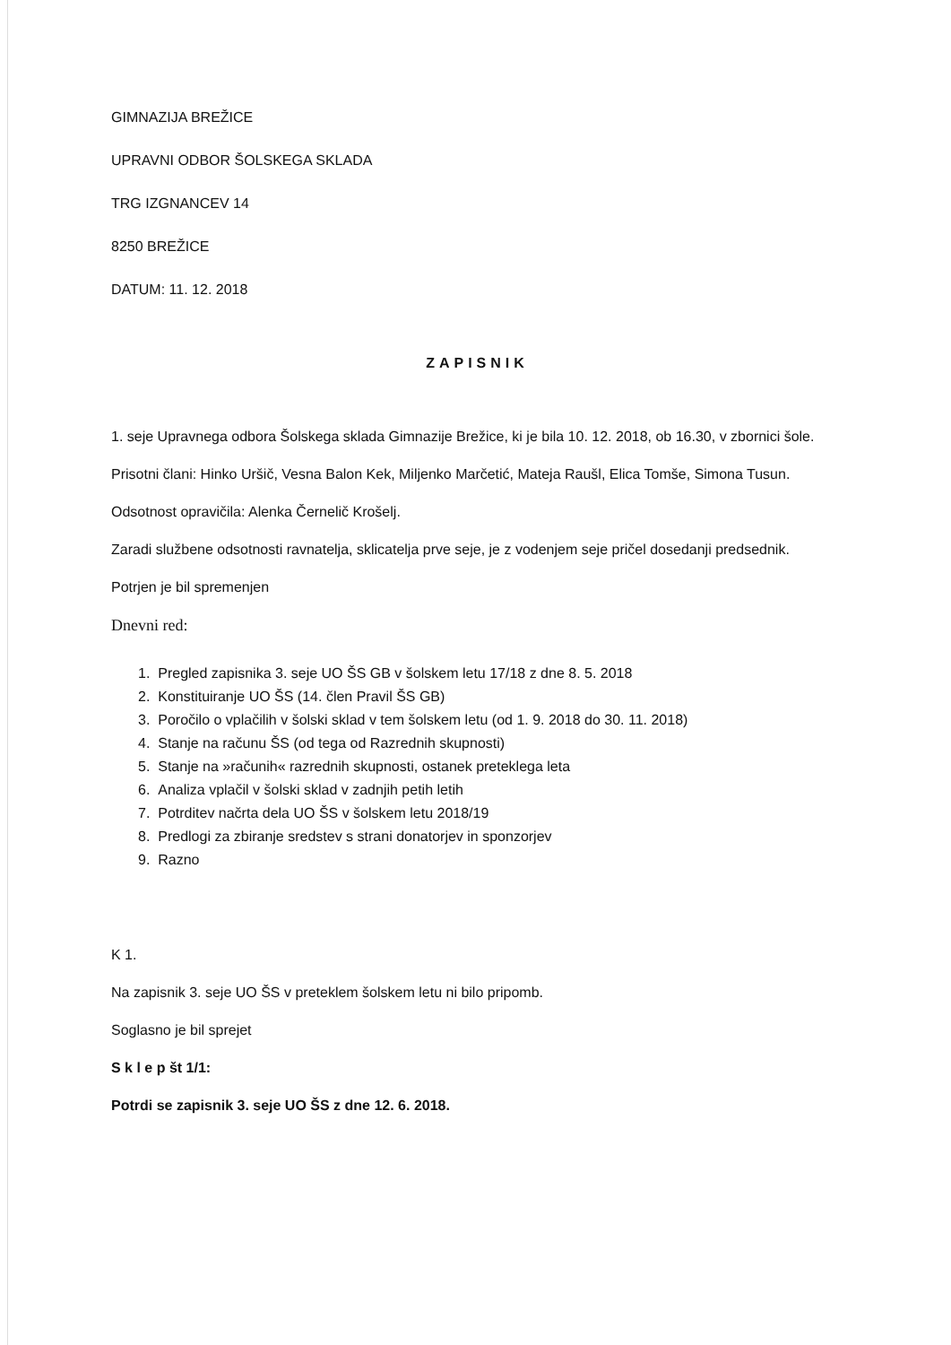GIMNAZIJA BREŽICE
UPRAVNI ODBOR ŠOLSKEGA SKLADA
TRG IZGNANCEV 14
8250 BREŽICE
DATUM: 11. 12. 2018
ZAPISNIK
1. seje Upravnega odbora Šolskega sklada Gimnazije Brežice, ki je bila 10. 12. 2018, ob 16.30, v zbornici šole.
Prisotni člani: Hinko Uršič, Vesna Balon Kek, Miljenko Marčetić, Mateja Raušl, Elica Tomše, Simona Tusun.
Odsotnost opravičila: Alenka Černelič Krošelj.
Zaradi službene odsotnosti ravnatelja, sklicatelja prve seje, je z vodenjem seje pričel dosedanji predsednik.
Potrjen je bil spremenjen
Dnevni red:
1. Pregled zapisnika 3. seje UO ŠS GB v šolskem letu 17/18 z dne 8. 5. 2018
2. Konstituiranje UO ŠS (14. člen Pravil ŠS GB)
3. Poročilo o vplačilih v šolski sklad v tem šolskem letu (od 1. 9. 2018 do 30. 11. 2018)
4. Stanje na računu ŠS (od tega od Razrednih skupnosti)
5. Stanje na »računih« razrednih skupnosti, ostanek preteklega leta
6. Analiza vplačil v šolski sklad v zadnjih petih letih
7. Potrditev načrta dela UO ŠS v šolskem letu 2018/19
8. Predlogi za zbiranje sredstev s strani donatorjev in sponzorjev
9. Razno
K 1.
Na zapisnik 3. seje UO ŠS v preteklem šolskem letu ni bilo pripomb.
Soglasno je bil sprejet
S k l e p št 1/1:
Potrdi se zapisnik 3. seje UO ŠS z dne 12. 6. 2018.